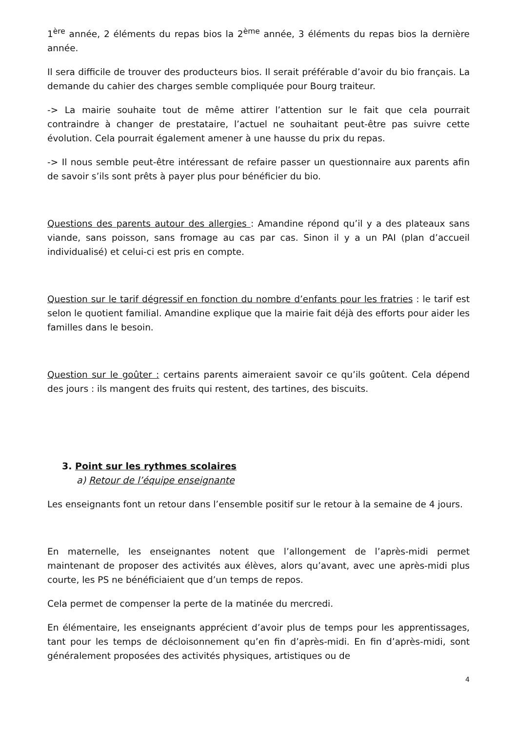1<sup>ère</sup> année, 2 éléments du repas bios la 2<sup>ème</sup> année, 3 éléments du repas bios la dernière année.
Il sera difficile de trouver des producteurs bios. Il serait préférable d’avoir du bio français. La demande du cahier des charges semble compliquée pour Bourg traiteur.
-> La mairie souhaite tout de même attirer l’attention sur le fait que cela pourrait contraindre à changer de prestataire, l’actuel ne souhaitant peut-être pas suivre cette évolution. Cela pourrait également amener à une hausse du prix du repas.
-> Il nous semble peut-être intéressant de refaire passer un questionnaire aux parents afin de savoir s’ils sont prêts à payer plus pour bénéficier du bio.
Questions des parents autour des allergies : Amandine répond qu’il y a des plateaux sans viande, sans poisson, sans fromage au cas par cas. Sinon il y a un PAI (plan d’accueil individualisé) et celui-ci est pris en compte.
Question sur le tarif dégressif en fonction du nombre d’enfants pour les fratries : le tarif est selon le quotient familial. Amandine explique que la mairie fait déjà des efforts pour aider les familles dans le besoin.
Question sur le goûter : certains parents aimeraient savoir ce qu’ils goûtent. Cela dépend des jours : ils mangent des fruits qui restent, des tartines, des biscuits.
3. Point sur les rythmes scolaires
a) Retour de l’équipe enseignante
Les enseignants font un retour dans l’ensemble positif sur le retour à la semaine de 4 jours.
En maternelle, les enseignantes notent que l’allongement de l’après-midi permet maintenant de proposer des activités aux élèves, alors qu’avant, avec une après-midi plus courte, les PS ne bénéficiaient que d’un temps de repos.
Cela permet de compenser la perte de la matinée du mercredi.
En élémentaire, les enseignants apprécient d’avoir plus de temps pour les apprentissages, tant pour les temps de décloisonnement qu’en fin d’après-midi. En fin d’après-midi, sont généralement proposées des activités physiques, artistiques ou de
4